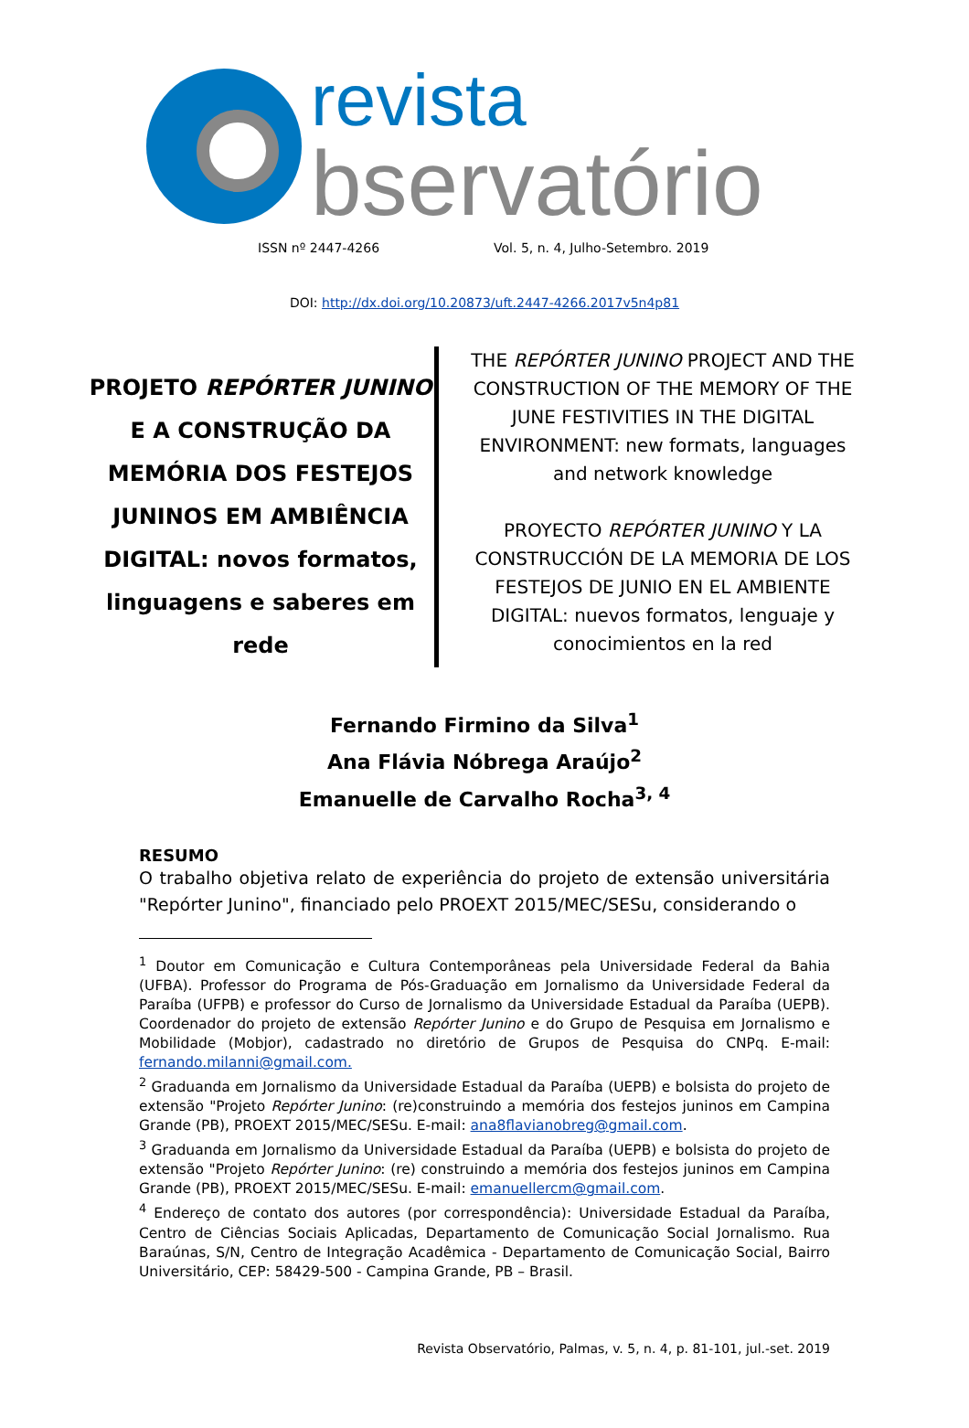revista
bservatório
ISSN nº 2447-4266 Vol. 5, n. 4, Julho-Setembro. 2019
DOI: http://dx.doi.org/10.20873/uft.2447-4266.2017v5n4p81
PROJETO REPÓRTER JUNINO E A CONSTRUÇÃO DA MEMÓRIA DOS FESTEJOS JUNINOS EM AMBIÊNCIA DIGITAL: novos formatos, linguagens e saberes em rede
THE REPÓRTER JUNINO PROJECT AND THE CONSTRUCTION OF THE MEMORY OF THE JUNE FESTIVITIES IN THE DIGITAL ENVIRONMENT: new formats, languages and network knowledge
PROYECTO REPÓRTER JUNINO Y LA CONSTRUCCIÓN DE LA MEMORIA DE LOS FESTEJOS DE JUNIO EN EL AMBIENTE DIGITAL: nuevos formatos, lenguaje y conocimientos en la red
Fernando Firmino da Silva<sup>1</sup>
Ana Flávia Nóbrega Araújo<sup>2</sup>
Emanuelle de Carvalho Rocha<sup>3, 4</sup>
RESUMO
O trabalho objetiva relato de experiência do projeto de extensão universitária "Repórter Junino", financiado pelo PROEXT 2015/MEC/SESu, considerando o
<sup>1</sup> Doutor em Comunicação e Cultura Contemporâneas pela Universidade Federal da Bahia (UFBA). Professor do Programa de Pós-Graduação em Jornalismo da Universidade Federal da Paraíba (UFPB) e professor do Curso de Jornalismo da Universidade Estadual da Paraíba (UEPB). Coordenador do projeto de extensão Repórter Junino e do Grupo de Pesquisa em Jornalismo e Mobilidade (Mobjor), cadastrado no diretório de Grupos de Pesquisa do CNPq. E-mail: fernando.milanni@gmail.com.
<sup>2</sup> Graduanda em Jornalismo da Universidade Estadual da Paraíba (UEPB) e bolsista do projeto de extensão "Projeto Repórter Junino: (re)construindo a memória dos festejos juninos em Campina Grande (PB), PROEXT 2015/MEC/SESu. E-mail: ana8flavianobreg@gmail.com.
<sup>3</sup> Graduanda em Jornalismo da Universidade Estadual da Paraíba (UEPB) e bolsista do projeto de extensão "Projeto Repórter Junino: (re) construindo a memória dos festejos juninos em Campina Grande (PB), PROEXT 2015/MEC/SESu. E-mail: emanuellercm@gmail.com.
<sup>4</sup> Endereço de contato dos autores (por correspondência): Universidade Estadual da Paraíba, Centro de Ciências Sociais Aplicadas, Departamento de Comunicação Social Jornalismo. Rua Baraúnas, S/N, Centro de Integração Acadêmica - Departamento de Comunicação Social, Bairro Universitário, CEP: 58429-500 - Campina Grande, PB – Brasil.
Revista Observatório, Palmas, v. 5, n. 4, p. 81-101, jul.-set. 2019